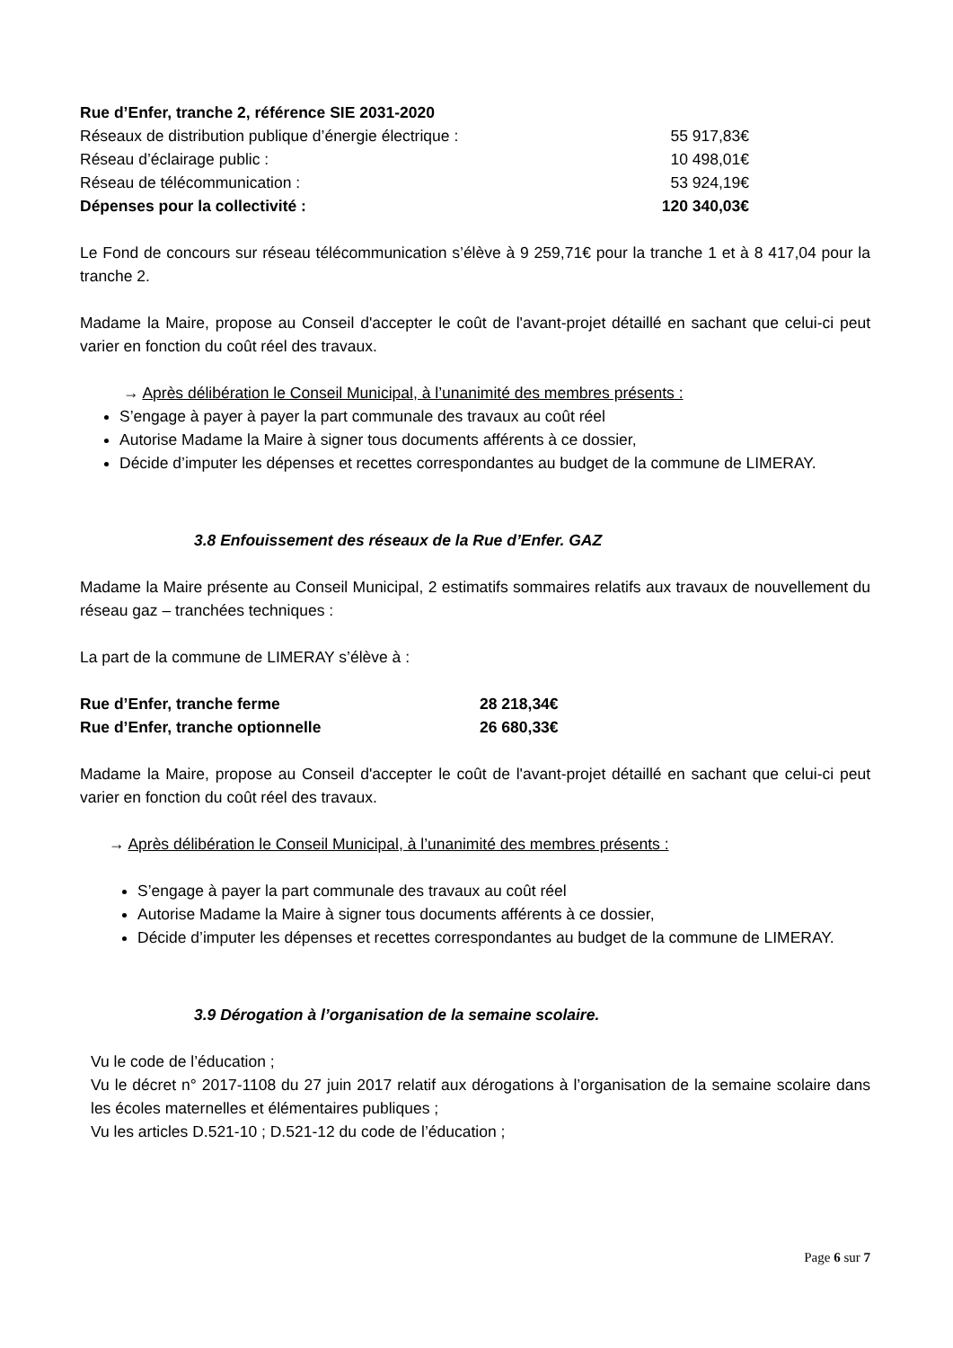Rue d’Enfer, tranche 2, référence SIE 2031-2020
| Réseaux de distribution publique d’énergie électrique : | 55 917,83€ |
| Réseau d’éclairage public : | 10 498,01€ |
| Réseau de télécommunication : | 53 924,19€ |
| Dépenses pour la collectivité : | 120 340,03€ |
Le Fond de concours sur réseau télécommunication s’élève à 9 259,71€ pour la tranche 1 et à 8 417,04 pour la tranche 2.
Madame la Maire, propose au Conseil d'accepter le coût de l'avant-projet détaillé en sachant que celui-ci peut varier en fonction du coût réel des travaux.
→ Après délibération le Conseil Municipal, à l’unanimité des membres présents :
S’engage à payer à payer la part communale des travaux au coût réel
Autorise Madame la Maire à signer tous documents afférents à ce dossier,
Décide d’imputer les dépenses et recettes correspondantes au budget de la commune de LIMERAY.
3.8 Enfouissement des réseaux de la Rue d’Enfer. GAZ
Madame la Maire présente au Conseil Municipal, 2 estimatifs sommaires relatifs aux travaux de nouvellement du réseau gaz – tranchées techniques :
La part de la commune de LIMERAY s’élève à :
| Rue d’Enfer, tranche ferme | 28 218,34€ |
| Rue d’Enfer, tranche optionnelle | 26 680,33€ |
Madame la Maire, propose au Conseil d'accepter le coût de l'avant-projet détaillé en sachant que celui-ci peut varier en fonction du coût réel des travaux.
→ Après délibération le Conseil Municipal, à l’unanimité des membres présents :
S’engage à payer la part communale des travaux au coût réel
Autorise Madame la Maire à signer tous documents afférents à ce dossier,
Décide d’imputer les dépenses et recettes correspondantes au budget de la commune de LIMERAY.
3.9 Dérogation à l’organisation de la semaine scolaire.
Vu le code de l’éducation ;
Vu le décret n° 2017-1108 du 27 juin 2017 relatif aux dérogations à l’organisation de la semaine scolaire dans les écoles maternelles et élémentaires publiques ;
Vu les articles D.521-10 ; D.521-12 du code de l’éducation ;
Page 6 sur 7